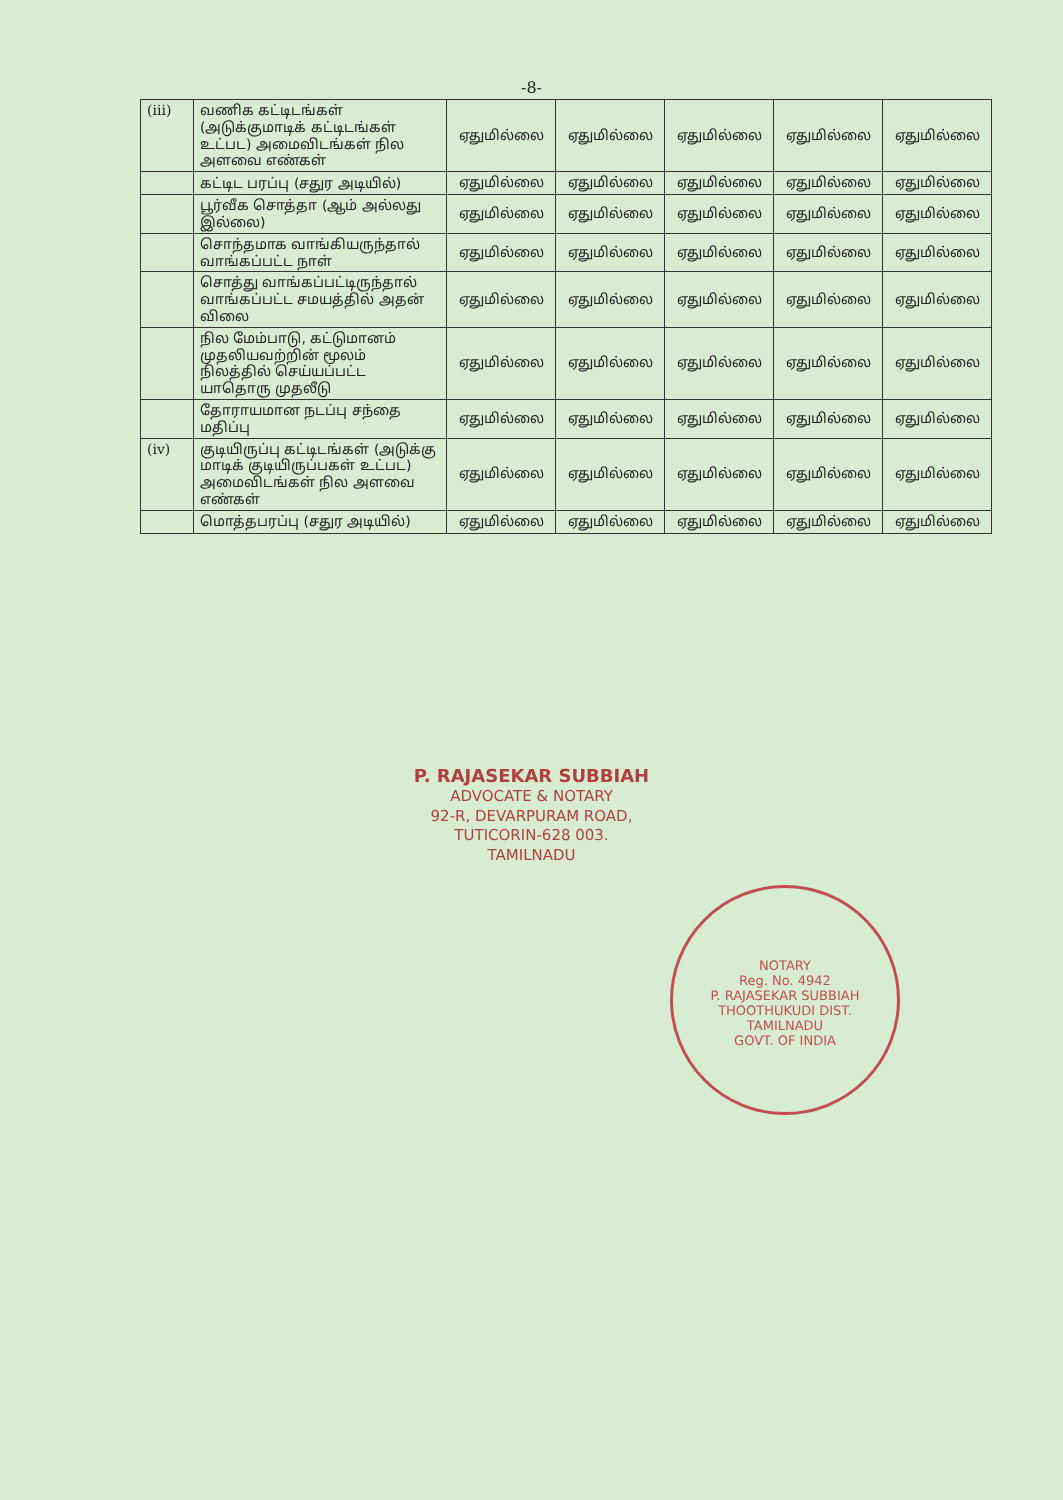-8-
| (iii) | வணிக கட்டிடங்கள் (அடுக்குமாடிக் கட்டிடங்கள் உட்பட) அமைவிடங்கள் நில அளவை எண்கள் | ஏதுமில்லை | ஏதுமில்லை | ஏதுமில்லை | ஏதுமில்லை | ஏதுமில்லை |
| | கட்டிட பரப்பு (சதுர அடியில்) | ஏதுமில்லை | ஏதுமில்லை | ஏதுமில்லை | ஏதுமில்லை | ஏதுமில்லை |
| | பூர்வீக சொத்தா (ஆம் அல்லது இல்லை) | ஏதுமில்லை | ஏதுமில்லை | ஏதுமில்லை | ஏதுமில்லை | ஏதுமில்லை |
| | சொந்தமாக வாங்கியருந்தால் வாங்கப்பட்ட நாள் | ஏதுமில்லை | ஏதுமில்லை | ஏதுமில்லை | ஏதுமில்லை | ஏதுமில்லை |
| | சொத்து வாங்கப்பட்டிருந்தால் வாங்கப்பட்ட சமயத்தில் அதன் விலை | ஏதுமில்லை | ஏதுமில்லை | ஏதுமில்லை | ஏதுமில்லை | ஏதுமில்லை |
| | நில மேம்பாடு, கட்டுமானம் முதலியவற்றின் மூலம் நிலத்தில் செய்யப்பட்ட யாதொரு முதலீடு | ஏதுமில்லை | ஏதுமில்லை | ஏதுமில்லை | ஏதுமில்லை | ஏதுமில்லை |
| | தோராயமான நடப்பு சந்தை மதிப்பு | ஏதுமில்லை | ஏதுமில்லை | ஏதுமில்லை | ஏதுமில்லை | ஏதுமில்லை |
| (iv) | குடியிருப்பு கட்டிடங்கள் (அடுக்கு மாடிக் குடியிருப்பகள் உட்பட) அமைவிடங்கள் நில அளவை எண்கள் | ஏதுமில்லை | ஏதுமில்லை | ஏதுமில்லை | ஏதுமில்லை | ஏதுமில்லை |
| | மொத்தபரப்பு (சதுர அடியில்) | ஏதுமில்லை | ஏதுமில்லை | ஏதுமில்லை | ஏதுமில்லை | ஏதுமில்லை |
P. RAJASEKAR SUBBIAH
ADVOCATE & NOTARY
92-R, DEVARPURAM ROAD,
TUTICORIN-628 003.
TAMILNADU
NOTARY
Reg. No. 4942
P. RAJASEKAR SUBBIAH
THOOTHUKUDI DIST.
TAMILNADU
GOVT. OF INDIA